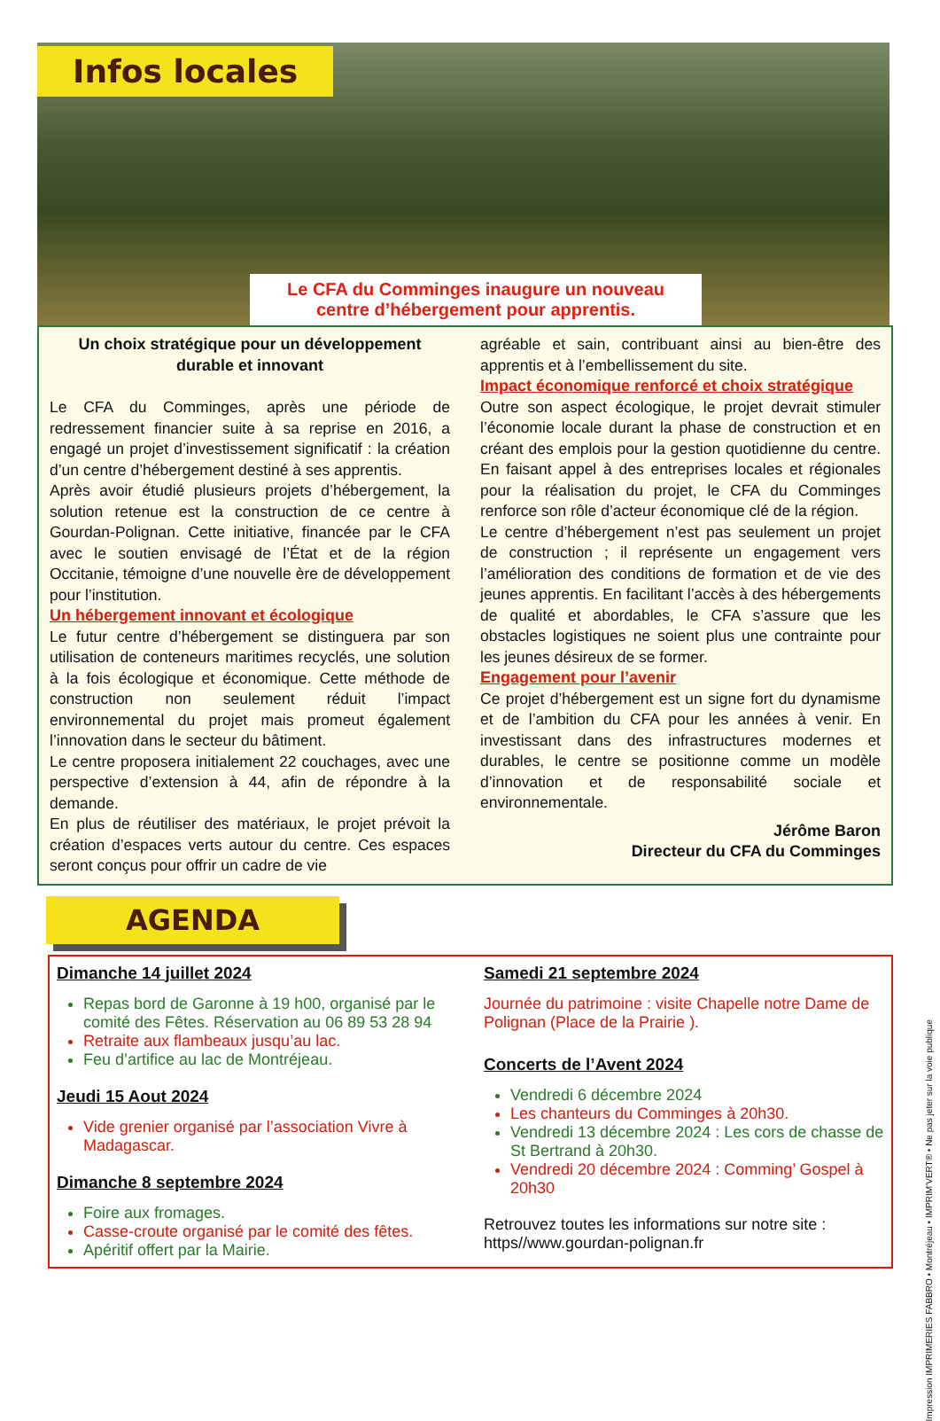Infos locales
Le CFA du Comminges inaugure un nouveau centre d’hébergement pour apprentis.
Un choix stratégique pour un développement durable et innovant
Le CFA du Comminges, après une période de redressement financier suite à sa reprise en 2016, a engagé un projet d’investissement significatif : la création d’un centre d’hébergement destiné à ses apprentis.
Après avoir étudié plusieurs projets d’hébergement, la solution retenue est la construction de ce centre à Gourdan-Polignan. Cette initiative, financée par le CFA avec le soutien envisagé de l’État et de la région Occitanie, témoigne d’une nouvelle ère de développement pour l’institution.
Un hébergement innovant et écologique
Le futur centre d’hébergement se distinguera par son utilisation de conteneurs maritimes recyclés, une solution à la fois écologique et économique. Cette méthode de construction non seulement réduit l’impact environnemental du projet mais promeut également l’innovation dans le secteur du bâtiment.
Le centre proposera initialement 22 couchages, avec une perspective d’extension à 44, afin de répondre à la demande.
En plus de réutiliser des matériaux, le projet prévoit la création d’espaces verts autour du centre. Ces espaces seront conçus pour offrir un cadre de vie
agréable et sain, contribuant ainsi au bien-être des apprentis et à l’embellissement du site.
Impact économique renforcé et choix stratégique
Outre son aspect écologique, le projet devrait stimuler l’économie locale durant la phase de construction et en créant des emplois pour la gestion quotidienne du centre. En faisant appel à des entreprises locales et régionales pour la réalisation du projet, le CFA du Comminges renforce son rôle d’acteur économique clé de la région.
Le centre d’hébergement n’est pas seulement un projet de construction ; il représente un engagement vers l’amélioration des conditions de formation et de vie des jeunes apprentis. En facilitant l’accès à des hébergements de qualité et abordables, le CFA s’assure que les obstacles logistiques ne soient plus une contrainte pour les jeunes désireux de se former.
Engagement pour l’avenir
Ce projet d’hébergement est un signe fort du dynamisme et de l’ambition du CFA pour les années à venir. En investissant dans des infrastructures modernes et durables, le centre se positionne comme un modèle d’innovation et de responsabilité sociale et environnementale.
Jérôme Baron
Directeur du CFA du Comminges
AGENDA
Dimanche 14 juillet 2024
Repas bord de Garonne à 19 h00, organisé par le comité des Fêtes. Réservation au 06 89 53 28 94
Retraite aux flambeaux jusqu’au lac.
Feu d’artifice au lac de Montréjeau.
Jeudi 15 Aout 2024
Vide grenier organisé par l’association Vivre à Madagascar.
Dimanche 8 septembre 2024
Foire aux fromages.
Casse-croute organisé par le comité des fêtes.
Apéritif offert par la Mairie.
Samedi 21 septembre 2024
Journée du patrimoine : visite Chapelle notre Dame de Polignan (Place de la Prairie ).
Concerts de l’Avent 2024
Vendredi 6 décembre 2024
Les chanteurs du Comminges à 20h30.
Vendredi 13 décembre 2024 : Les cors de chasse de St Bertrand à 20h30.
Vendredi 20 décembre 2024 : Comming’ Gospel à 20h30
Retrouvez toutes les informations sur notre site : https//www.gourdan-polignan.fr
Impression IMPRIMERIES FABBRO • Montréjeau • IMPRIM’VERT® • Ne pas jeter sur la voie publique